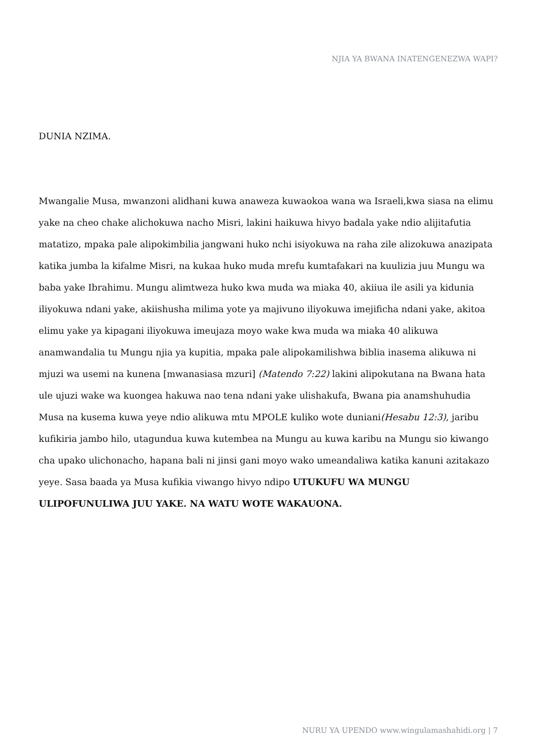NJIA YA BWANA INATENGENEZWA WAPI?
DUNIA NZIMA.
Mwangalie Musa, mwanzoni alidhani kuwa anaweza kuwaokoa wana wa Israeli,kwa siasa na elimu yake na cheo chake alichokuwa nacho Misri, lakini haikuwa hivyo badala yake ndio alijitafutia matatizo, mpaka pale alipokimbilia jangwani huko nchi isiyokuwa na raha zile alizokuwa anazipata katika jumba la kifalme Misri, na kukaa huko muda mrefu kumtafakari na kuulizia juu Mungu wa baba yake Ibrahimu. Mungu alimtweza huko kwa muda wa miaka 40, akiiua ile asili ya kidunia iliyokuwa ndani yake, akiishusha milima yote ya majivuno iliyokuwa imejificha ndani yake, akitoa elimu yake ya kipagani iliyokuwa imeujaza moyo wake kwa muda wa miaka 40 alikuwa anamwandalia tu Mungu njia ya kupitia, mpaka pale alipokamilishwa biblia inasema alikuwa ni mjuzi wa usemi na kunena [mwanasiasa mzuri] (Matendo 7:22) lakini alipokutana na Bwana hata ule ujuzi wake wa kuongea hakuwa nao tena ndani yake ulishakufa, Bwana pia anamshuhudia Musa na kusema kuwa yeye ndio alikuwa mtu MPOLE kuliko wote duniani(Hesabu 12:3), jaribu kufikiria jambo hilo, utagundua kuwa kutembea na Mungu au kuwa karibu na Mungu sio kiwango cha upako ulichonacho, hapana bali ni jinsi gani moyo wako umeandaliwa katika kanuni azitakazo yeye. Sasa baada ya Musa kufikia viwango hivyo ndipo UTUKUFU WA MUNGU ULIPOFUNULIWA JUU YAKE. NA WATU WOTE WAKAUONA.
NURU YA UPENDO www.wingulamashahidi.org | 7